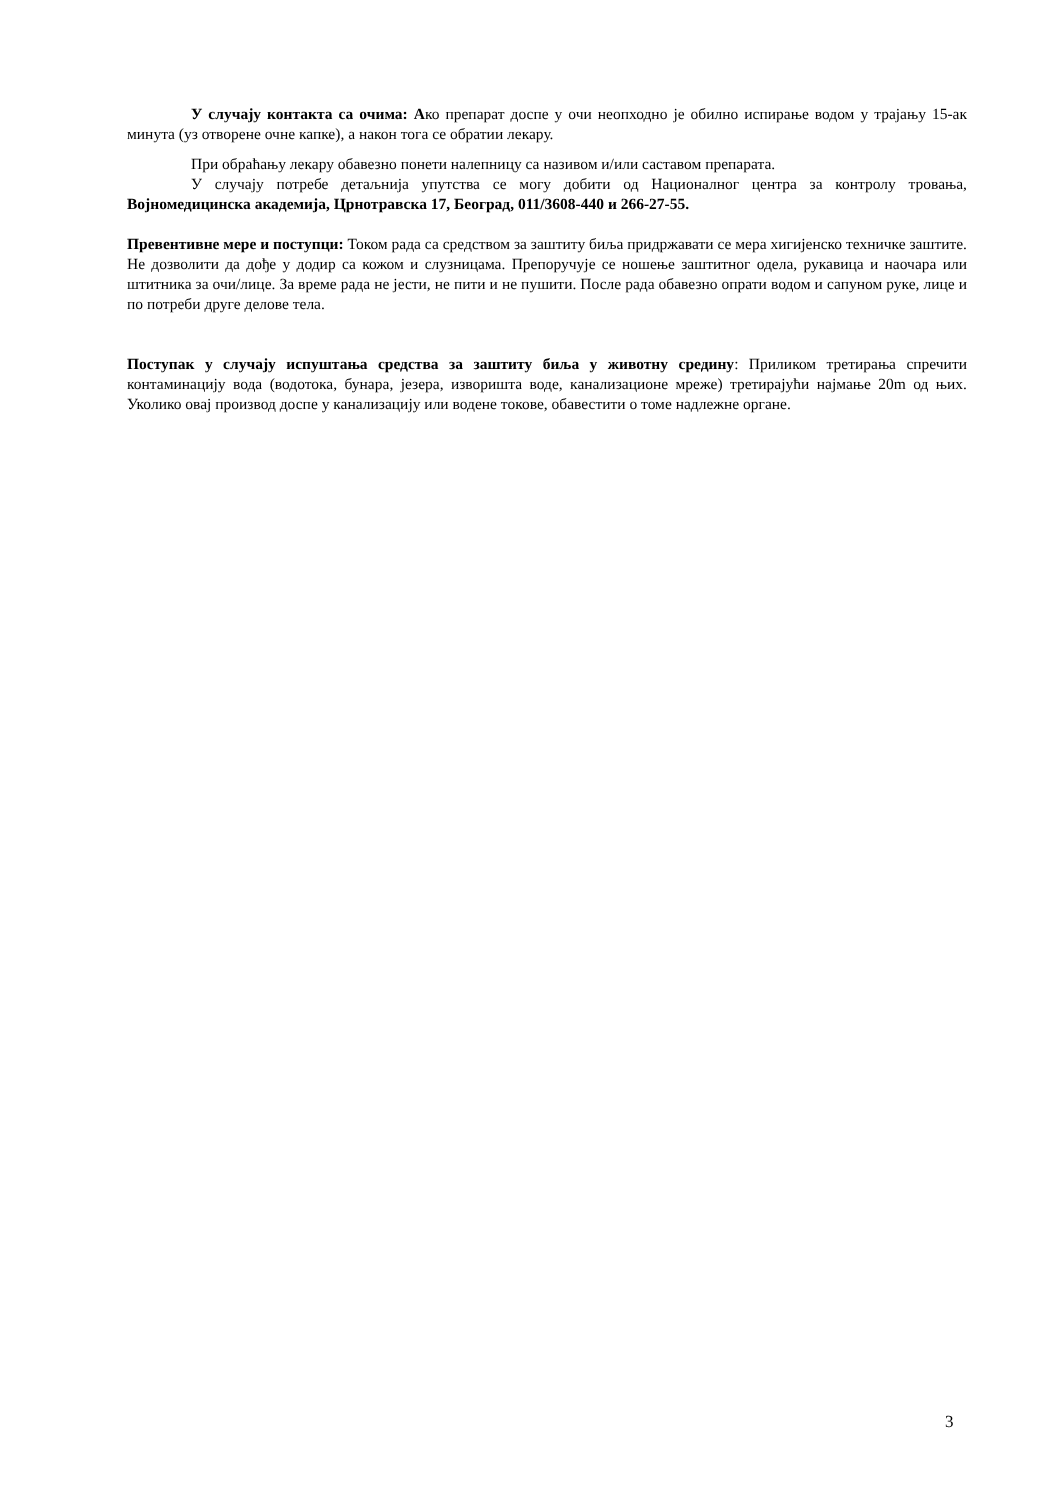У случају контакта са очима: Ако препарат доспе у очи неопходно је обилно испирање водом у трајању 15-ак минута (уз отворене очне капке), а након тога се обратии лекару.
При обраћању лекару обавезно понети налепницу са називом и/или саставом препарата.
У случају потребе детаљнија упутства се могу добити од Националног центра за контролу тровања, Војномедицинска академија, Црнотравска 17, Београд, 011/3608-440 и 266-27-55.
Превентивне мере и поступци: Током рада са средством за заштиту биља придржавати се мера хигијенско техничке заштите. Не дозволити да дође у додир са кожом и слузницама. Препоручује се ношење заштитног одела, рукавица и наочара или штитника за очи/лице. За време рада не јести, не пити и не пушити. После рада обавезно опрати водом и сапуном руке, лице и по потреби друге делове тела.
Поступак у случају испуштања средства за заштиту биља у животну средину: Приликом третирања спречити контаминацију вода (водотока, бунара, језера, изворишта воде, канализационе мреже) третирајући најмање 20m од њих. Уколико овај производ доспе у канализацију или водене токове, обавестити о томе надлежне органе.
3